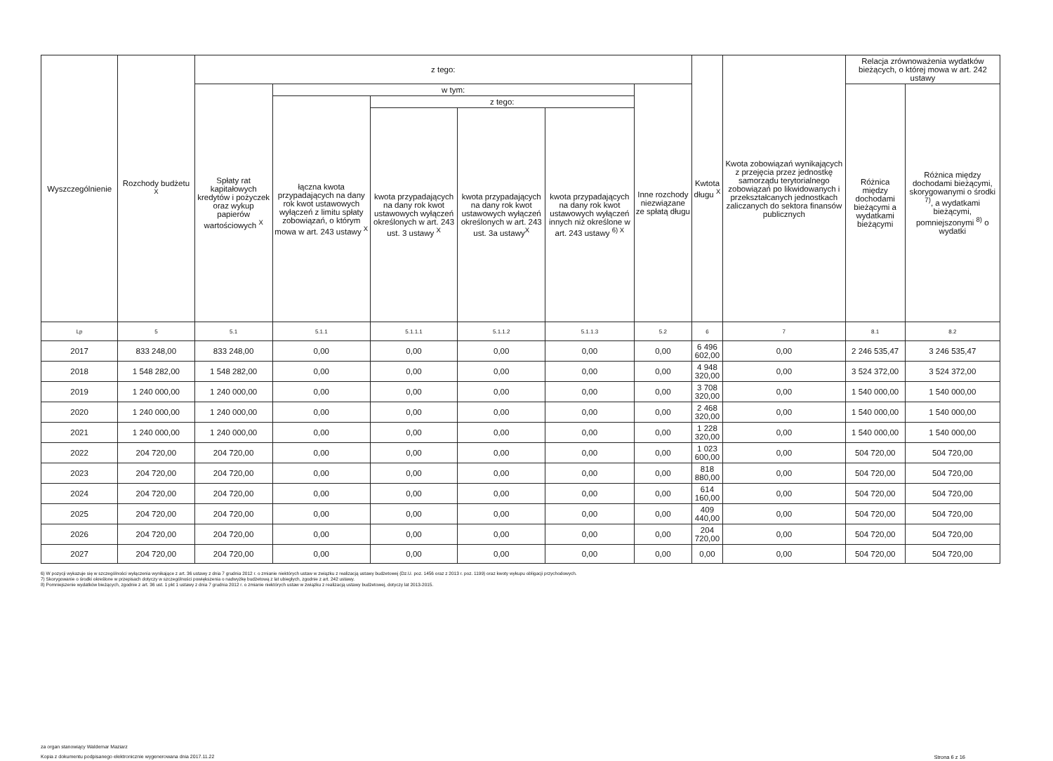| Wyszczególnienie | Rozchody budżetu <sup>X</sup> | z tego: | | | | | | Kwtota długu <sup>X</sup> | Kwota zobowiązań wynikających z przejęcia przez jednostkę samorządu terytorialnego zobowiązań po likwidowanych i przekształcanych jednostkach zaliczanych do sektora finansów publicznych | Relacja zrównoważenia wydatków bieżących, o której mowa w art. 242 ustawy | |
| --- | --- | --- | --- | --- | --- | --- | --- | --- | --- | --- | --- |
| | | Spłaty rat kapitałowych kredytów i pożyczek oraz wykup papierów wartościowych <sup>X</sup> | w tym: | | | | Inne rozchody niezwiązane ze spłatą długu | | | Różnica między dochodami bieżącymi a wydatkami bieżącymi | Różnica między dochodami bieżącymi, skorygowanymi o środki <sup>7)</sup>, a wydatkami bieżącymi, pomniejszonymi <sup>8)</sup> o wydatki |
| | | | łączna kwota przypadających na dany rok kwot ustawowych wyłączeń z limitu spłaty zobowiązań, o którym mowa w art. 243 ustawy <sup>X</sup> | z tego: | | | | | | | |
| | | | | kwota przypadających na dany rok kwot ustawowych wyłączeń określonych w art. 243 ust. 3 ustawy <sup>X</sup> | kwota przypadających na dany rok kwot ustawowych wyłączeń określonych w art. 243 ust. 3a ustawy<sup>X</sup> | kwota przypadających na dany rok kwot ustawowych wyłączeń innych niż określone w art. 243 ustawy <sup>6) X</sup> | | | | | |
| Lp | 5 | 5.1 | 5.1.1 | 5.1.1.1 | 5.1.1.2 | 5.1.1.3 | 5.2 | 6 | 7 | 8.1 | 8.2 |
| 2017 | 833 248,00 | 833 248,00 | 0,00 | 0,00 | 0,00 | 0,00 | 0,00 | 6 496 602,00 | 0,00 | 2 246 535,47 | 3 246 535,47 |
| 2018 | 1 548 282,00 | 1 548 282,00 | 0,00 | 0,00 | 0,00 | 0,00 | 0,00 | 4 948 320,00 | 0,00 | 3 524 372,00 | 3 524 372,00 |
| 2019 | 1 240 000,00 | 1 240 000,00 | 0,00 | 0,00 | 0,00 | 0,00 | 0,00 | 3 708 320,00 | 0,00 | 1 540 000,00 | 1 540 000,00 |
| 2020 | 1 240 000,00 | 1 240 000,00 | 0,00 | 0,00 | 0,00 | 0,00 | 0,00 | 2 468 320,00 | 0,00 | 1 540 000,00 | 1 540 000,00 |
| 2021 | 1 240 000,00 | 1 240 000,00 | 0,00 | 0,00 | 0,00 | 0,00 | 0,00 | 1 228 320,00 | 0,00 | 1 540 000,00 | 1 540 000,00 |
| 2022 | 204 720,00 | 204 720,00 | 0,00 | 0,00 | 0,00 | 0,00 | 0,00 | 1 023 600,00 | 0,00 | 504 720,00 | 504 720,00 |
| 2023 | 204 720,00 | 204 720,00 | 0,00 | 0,00 | 0,00 | 0,00 | 0,00 | 818 880,00 | 0,00 | 504 720,00 | 504 720,00 |
| 2024 | 204 720,00 | 204 720,00 | 0,00 | 0,00 | 0,00 | 0,00 | 0,00 | 614 160,00 | 0,00 | 504 720,00 | 504 720,00 |
| 2025 | 204 720,00 | 204 720,00 | 0,00 | 0,00 | 0,00 | 0,00 | 0,00 | 409 440,00 | 0,00 | 504 720,00 | 504 720,00 |
| 2026 | 204 720,00 | 204 720,00 | 0,00 | 0,00 | 0,00 | 0,00 | 0,00 | 204 720,00 | 0,00 | 504 720,00 | 504 720,00 |
| 2027 | 204 720,00 | 204 720,00 | 0,00 | 0,00 | 0,00 | 0,00 | 0,00 | 0,00 | 0,00 | 504 720,00 | 504 720,00 |
6) W pozycji wykazuje się w szczególności wyłączenia wynikające z art. 36 ustawy z dnia 7 grudnia 2012 r. o zmianie niektórych ustaw w związku z realizacją ustawy budżetowej (Dz.U. poz. 1456 oraz z 2013 r. poz. 1199) oraz kwoty wykupu obligacji przychodowych.
7) Skorygowanie o środki określone w przepisach dotyczy w szczególności powiększenia o nadwyżkę budżetową z lat ubiegłych, zgodnie z art. 242 ustawy.
8) Pomniejszenie wydatków bieżących, zgodnie z art. 36 ust. 1 pkt 1 ustawy z dnia 7 grudnia 2012 r. o zmianie niektórych ustaw w związku z realizacją ustawy budżetowej, dotyczy lat 2013-2015.
za organ stanowiący Waldemar Maziarz
Kopia z dokumentu podpisanego elektronicznie wygenerowana dnia 2017.11.22
Strona 6 z 16